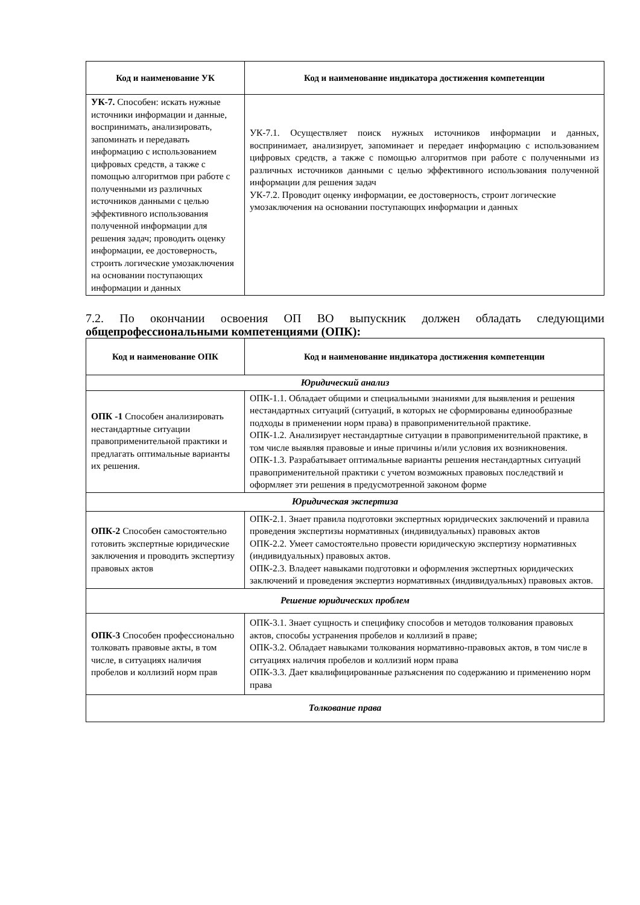| Код и наименование УК | Код и наименование индикатора достижения компетенции |
| --- | --- |
| УК-7. Способен: искать нужные источники информации и данные, воспринимать, анализировать, запоминать и передавать информацию с использованием цифровых средств, а также с помощью алгоритмов при работе с полученными из различных источников данными с целью эффективного использования полученной информации для решения задач; проводить оценку информации, ее достоверность, строить логические умозаключения на основании поступающих информации и данных | УК-7.1. Осуществляет поиск нужных источников информации и данных, воспринимает, анализирует, запоминает и передает информацию с использованием цифровых средств, а также с помощью алгоритмов при работе с полученными из различных источников данными с целью эффективного использования полученной информации для решения задач УК-7.2. Проводит оценку информации, ее достоверность, строит логические умозаключения на основании поступающих информации и данных |
7.2. По окончании освоения ОП ВО выпускник должен обладать следующими общепрофессиональными компетенциями (ОПК):
| Код и наименование ОПК | Код и наименование индикатора достижения компетенции |
| --- | --- |
| Юридический анализ | |
| ОПК -1 Способен анализировать нестандартные ситуации правоприменительной практики и предлагать оптимальные варианты их решения. | ОПК-1.1. Обладает общими и специальными знаниями для выявления и решения нестандартных ситуаций (ситуаций, в которых не сформированы единообразные подходы в применении норм права) в правоприменительной практике. ОПК-1.2. Анализирует нестандартные ситуации в правоприменительной практике, в том числе выявляя правовые и иные причины и/или условия их возникновения. ОПК-1.3. Разрабатывает оптимальные варианты решения нестандартных ситуаций правоприменительной практики с учетом возможных правовых последствий и оформляет эти решения в предусмотренной законом форме |
| Юридическая экспертиза | |
| ОПК-2 Способен самостоятельно готовить экспертные юридические заключения и проводить экспертизу правовых актов | ОПК-2.1. Знает правила подготовки экспертных юридических заключений и правила проведения экспертизы нормативных (индивидуальных) правовых актов ОПК-2.2. Умеет самостоятельно провести юридическую экспертизу нормативных (индивидуальных) правовых актов. ОПК-2.3. Владеет навыками подготовки и оформления экспертных юридических заключений и проведения экспертиз нормативных (индивидуальных) правовых актов. |
| Решение юридических проблем | |
| ОПК-3 Способен профессионально толковать правовые акты, в том числе, в ситуациях наличия пробелов и коллизий норм прав | ОПК-3.1. Знает сущность и специфику способов и методов толкования правовых актов, способы устранения пробелов и коллизий в праве; ОПК-3.2. Обладает навыками толкования нормативно-правовых актов, в том числе в ситуациях наличия пробелов и коллизий норм права ОПК-3.3. Дает квалифицированные разъяснения по содержанию и применению норм права |
| Толкование права | |